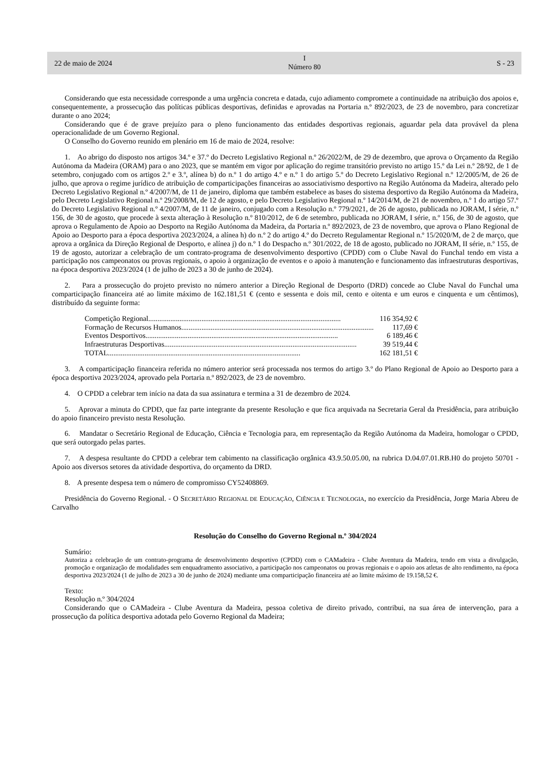22 de maio de 2024 I
Número 80 S - 23
Considerando que esta necessidade corresponde a uma urgência concreta e datada, cujo adiamento compromete a continuidade na atribuição dos apoios e, consequentemente, a prossecução das políticas públicas desportivas, definidas e aprovadas na Portaria n.º 892/2023, de 23 de novembro, para concretizar durante o ano 2024;
Considerando que é de grave prejuízo para o pleno funcionamento das entidades desportivas regionais, aguardar pela data provável da plena operacionalidade de um Governo Regional.
O Conselho do Governo reunido em plenário em 16 de maio de 2024, resolve:
1. Ao abrigo do disposto nos artigos 34.º e 37.º do Decreto Legislativo Regional n.º 26/2022/M, de 29 de dezembro, que aprova o Orçamento da Região Autónoma da Madeira (ORAM) para o ano 2023, que se mantém em vigor por aplicação do regime transitório previsto no artigo 15.º da Lei n.º 28/92, de 1 de setembro, conjugado com os artigos 2.º e 3.º, alínea b) do n.º 1 do artigo 4.º e n.º 1 do artigo 5.º do Decreto Legislativo Regional n.º 12/2005/M, de 26 de julho, que aprova o regime jurídico de atribuição de comparticipações financeiras ao associativismo desportivo na Região Autónoma da Madeira, alterado pelo Decreto Legislativo Regional n.º 4/2007/M, de 11 de janeiro, diploma que também estabelece as bases do sistema desportivo da Região Autónoma da Madeira, pelo Decreto Legislativo Regional n.º 29/2008/M, de 12 de agosto, e pelo Decreto Legislativo Regional n.º 14/2014/M, de 21 de novembro, n.º 1 do artigo 57.º do Decreto Legislativo Regional n.º 4/2007/M, de 11 de janeiro, conjugado com a Resolução n.º 779/2021, de 26 de agosto, publicada no JORAM, I série, n.º 156, de 30 de agosto, que procede à sexta alteração à Resolução n.º 810/2012, de 6 de setembro, publicada no JORAM, I série, n.º 156, de 30 de agosto, que aprova o Regulamento de Apoio ao Desporto na Região Autónoma da Madeira, da Portaria n.º 892/2023, de 23 de novembro, que aprova o Plano Regional de Apoio ao Desporto para a época desportiva 2023/2024, a alínea h) do n.º 2 do artigo 4.º do Decreto Regulamentar Regional n.º 15/2020/M, de 2 de março, que aprova a orgânica da Direção Regional de Desporto, e alínea j) do n.º 1 do Despacho n.º 301/2022, de 18 de agosto, publicado no JORAM, II série, n.º 155, de 19 de agosto, autorizar a celebração de um contrato-programa de desenvolvimento desportivo (CPDD) com o Clube Naval do Funchal tendo em vista a participação nos campeonatos ou provas regionais, o apoio à organização de eventos e o apoio à manutenção e funcionamento das infraestruturas desportivas, na época desportiva 2023/2024 (1 de julho de 2023 a 30 de junho de 2024).
2. Para a prossecução do projeto previsto no número anterior a Direção Regional de Desporto (DRD) concede ao Clube Naval do Funchal uma comparticipação financeira até ao limite máximo de 162.181,51 € (cento e sessenta e dois mil, cento e oitenta e um euros e cinquenta e um cêntimos), distribuído da seguinte forma:
Competição Regional......................................................................................................... 116 354,92 €
Formação de Recursos Humanos......................................................................................................... 117,69 €
Eventos Desportivos......................................................................................................... 6 189,46 €
Infraestruturas Desportivas......................................................................................................... 39 519,44 €
TOTAL......................................................................................................... 162 181,51 €
3. A comparticipação financeira referida no número anterior será processada nos termos do artigo 3.º do Plano Regional de Apoio ao Desporto para a época desportiva 2023/2024, aprovado pela Portaria n.º 892/2023, de 23 de novembro.
4. O CPDD a celebrar tem início na data da sua assinatura e termina a 31 de dezembro de 2024.
5. Aprovar a minuta do CPDD, que faz parte integrante da presente Resolução e que fica arquivada na Secretaria Geral da Presidência, para atribuição do apoio financeiro previsto nesta Resolução.
6. Mandatar o Secretário Regional de Educação, Ciência e Tecnologia para, em representação da Região Autónoma da Madeira, homologar o CPDD, que será outorgado pelas partes.
7. A despesa resultante do CPDD a celebrar tem cabimento na classificação orgânica 43.9.50.05.00, na rubrica D.04.07.01.RB.H0 do projeto 50701 - Apoio aos diversos setores da atividade desportiva, do orçamento da DRD.
8. A presente despesa tem o número de compromisso CY52408869.
Presidência do Governo Regional. - O SECRETÁRIO REGIONAL DE EDUCAÇÃO, CIÊNCIA E TECNOLOGIA, no exercício da Presidência, Jorge Maria Abreu de Carvalho
Resolução do Conselho do Governo Regional n.º 304/2024
Sumário:
Autoriza a celebração de um contrato-programa de desenvolvimento desportivo (CPDD) com o CAMadeira - Clube Aventura da Madeira, tendo em vista a divulgação, promoção e organização de modalidades sem enquadramento associativo, a participação nos campeonatos ou provas regionais e o apoio aos atletas de alto rendimento, na época desportiva 2023/2024 (1 de julho de 2023 a 30 de junho de 2024) mediante uma comparticipação financeira até ao limite máximo de 19.158,52 €.
Texto:
Resolução n.º 304/2024
Considerando que o CAMadeira - Clube Aventura da Madeira, pessoa coletiva de direito privado, contribui, na sua área de intervenção, para a prossecução da política desportiva adotada pelo Governo Regional da Madeira;